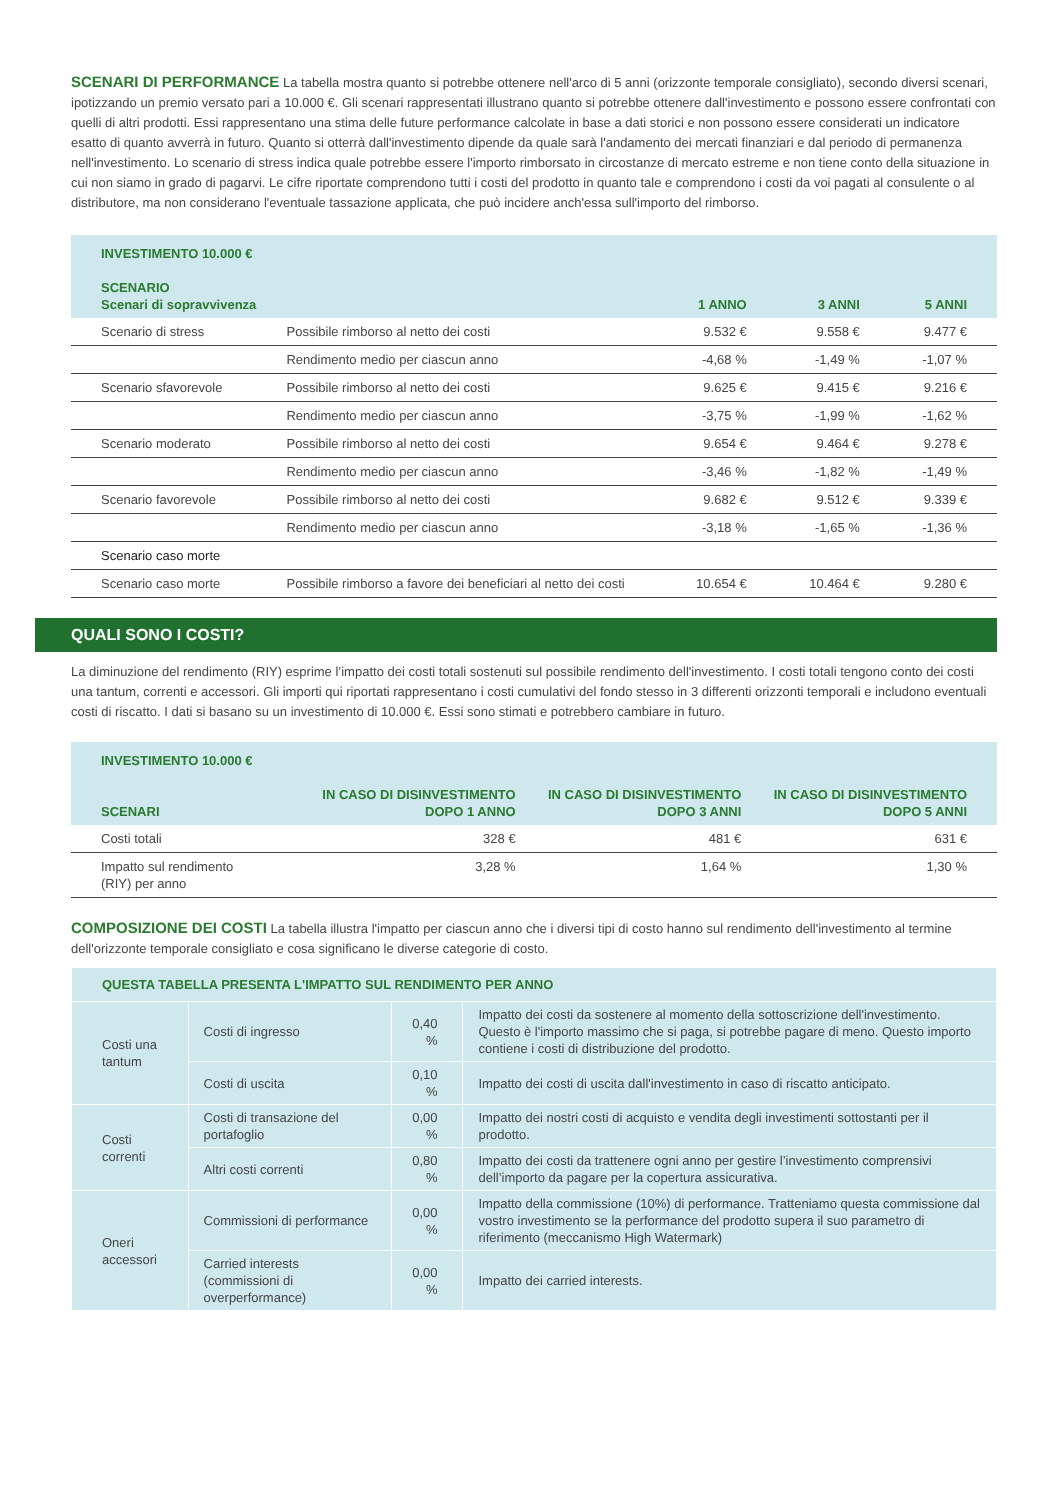SCENARI DI PERFORMANCE La tabella mostra quanto si potrebbe ottenere nell'arco di 5 anni (orizzonte temporale consigliato), secondo diversi scenari, ipotizzando un premio versato pari a 10.000 €. Gli scenari rappresentati illustrano quanto si potrebbe ottenere dall'investimento e possono essere confrontati con quelli di altri prodotti. Essi rappresentano una stima delle future performance calcolate in base a dati storici e non possono essere considerati un indicatore esatto di quanto avverrà in futuro. Quanto si otterrà dall'investimento dipende da quale sarà l'andamento dei mercati finanziari e dal periodo di permanenza nell'investimento. Lo scenario di stress indica quale potrebbe essere l'importo rimborsato in circostanze di mercato estreme e non tiene conto della situazione in cui non siamo in grado di pagarvi. Le cifre riportate comprendono tutti i costi del prodotto in quanto tale e comprendono i costi da voi pagati al consulente o al distributore, ma non considerano l'eventuale tassazione applicata, che può incidere anch'essa sull'importo del rimborso.
| INVESTIMENTO 10.000 € SCENARIO Scenari di sopravvivenza | | 1 ANNO | 3 ANNI | 5 ANNI |
| --- | --- | --- | --- | --- |
| Scenario di stress | Possibile rimborso al netto dei costi | 9.532 € | 9.558 € | 9.477 € |
| | Rendimento medio per ciascun anno | -4,68 % | -1,49 % | -1,07 % |
| Scenario sfavorevole | Possibile rimborso al netto dei costi | 9.625 € | 9.415 € | 9.216 € |
| | Rendimento medio per ciascun anno | -3,75 % | -1,99 % | -1,62 % |
| Scenario moderato | Possibile rimborso al netto dei costi | 9.654 € | 9.464 € | 9.278 € |
| | Rendimento medio per ciascun anno | -3,46 % | -1,82 % | -1,49 % |
| Scenario favorevole | Possibile rimborso al netto dei costi | 9.682 € | 9.512 € | 9.339 € |
| | Rendimento medio per ciascun anno | -3,18 % | -1,65 % | -1,36 % |
| Scenario caso morte | | | | |
| Scenario caso morte | Possibile rimborso a favore dei beneficiari al netto dei costi | 10.654 € | 10.464 € | 9.280 € |
QUALI SONO I COSTI?
La diminuzione del rendimento (RIY) esprime l’impatto dei costi totali sostenuti sul possibile rendimento dell'investimento. I costi totali tengono conto dei costi una tantum, correnti e accessori. Gli importi qui riportati rappresentano i costi cumulativi del fondo stesso in 3 differenti orizzonti temporali e includono eventuali costi di riscatto. I dati si basano su un investimento di 10.000 €. Essi sono stimati e potrebbero cambiare in futuro.
| INVESTIMENTO 10.000 € SCENARI | IN CASO DI DISINVESTIMENTO DOPO 1 ANNO | IN CASO DI DISINVESTIMENTO DOPO 3 ANNI | IN CASO DI DISINVESTIMENTO DOPO 5 ANNI |
| --- | --- | --- | --- |
| Costi totali | 328 € | 481 € | 631 € |
| Impatto sul rendimento (RIY) per anno | 3,28 % | 1,64 % | 1,30 % |
COMPOSIZIONE DEI COSTI La tabella illustra l'impatto per ciascun anno che i diversi tipi di costo hanno sul rendimento dell'investimento al termine dell'orizzonte temporale consigliato e cosa significano le diverse categorie di costo.
| QUESTA TABELLA PRESENTA L'IMPATTO SUL RENDIMENTO PER ANNO | | | |
| Costi una tantum | Costi di ingresso | 0,40 % | Impatto dei costi da sostenere al momento della sottoscrizione dell'investimento. Questo è l'importo massimo che si paga, si potrebbe pagare di meno. Questo importo contiene i costi di distribuzione del prodotto. |
| | Costi di uscita | 0,10 % | Impatto dei costi di uscita dall'investimento in caso di riscatto anticipato. |
| Costi correnti | Costi di transazione del portafoglio | 0,00 % | Impatto dei nostri costi di acquisto e vendita degli investimenti sottostanti per il prodotto. |
| | Altri costi correnti | 0,80 % | Impatto dei costi da trattenere ogni anno per gestire l’investimento comprensivi dell’importo da pagare per la copertura assicurativa. |
| Oneri accessori | Commissioni di performance | 0,00 % | Impatto della commissione (10%) di performance. Tratteniamo questa commissione dal vostro investimento se la performance del prodotto supera il suo parametro di riferimento (meccanismo High Watermark) |
| | Carried interests (commissioni di overperformance) | 0,00 % | Impatto dei carried interests. |